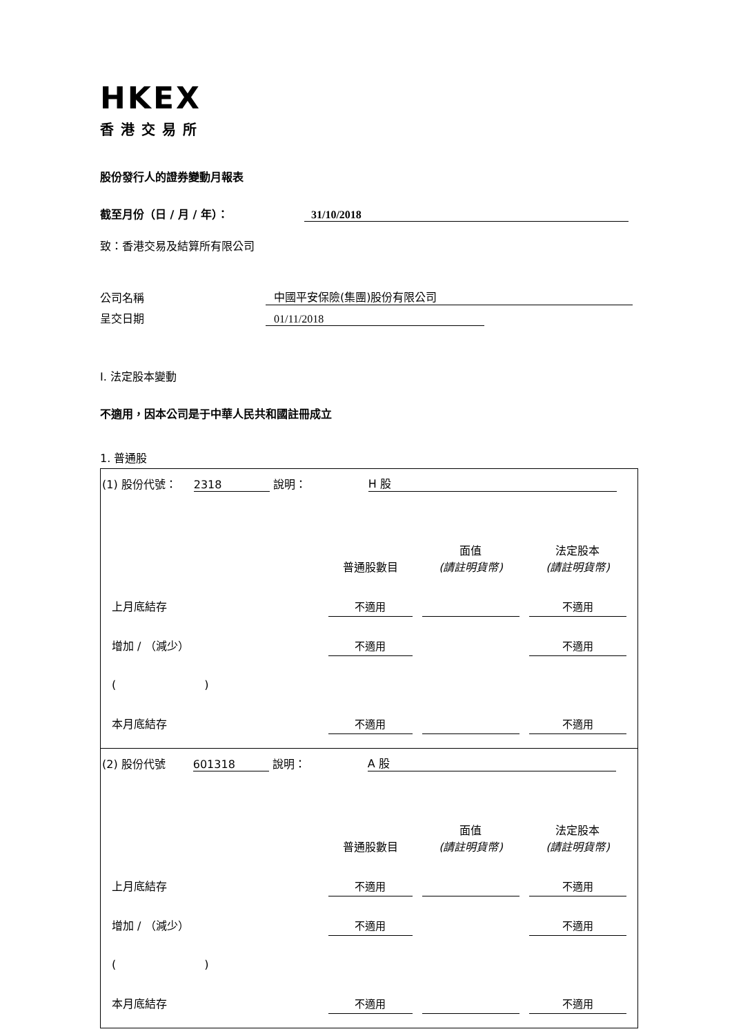HKEX
香港交易所
股份發行人的證券變動月報表
截至月份（日 / 月 / 年）： 31/10/2018
致：香港交易及結算所有限公司
公司名稱 中國平安保險(集團)股份有限公司
呈交日期 01/11/2018
I. 法定股本變動
不適用，因本公司是于中華人民共和國註冊成立
1. 普通股
| (1) 股份代號： 2318 說明： H 股 / / 普通股數目 / 面值 (請註明貨幣) / 法定股本 (請註明貨幣) / / 上月底結存 / 不適用 / / 不適用 / / 增加 / （減少） / 不適用 / / 不適用 / / ( ) / / / / / 本月底結存 / 不適用 / / 不適用 / |
| (2) 股份代號 601318 說明： A 股 / / 普通股數目 / 面值 (請註明貨幣) / 法定股本 (請註明貨幣) / / 上月底結存 / 不適用 / / 不適用 / / 增加 / （減少） / 不適用 / / 不適用 / / ( ) / / / / / 本月底結存 / 不適用 / / 不適用 / |